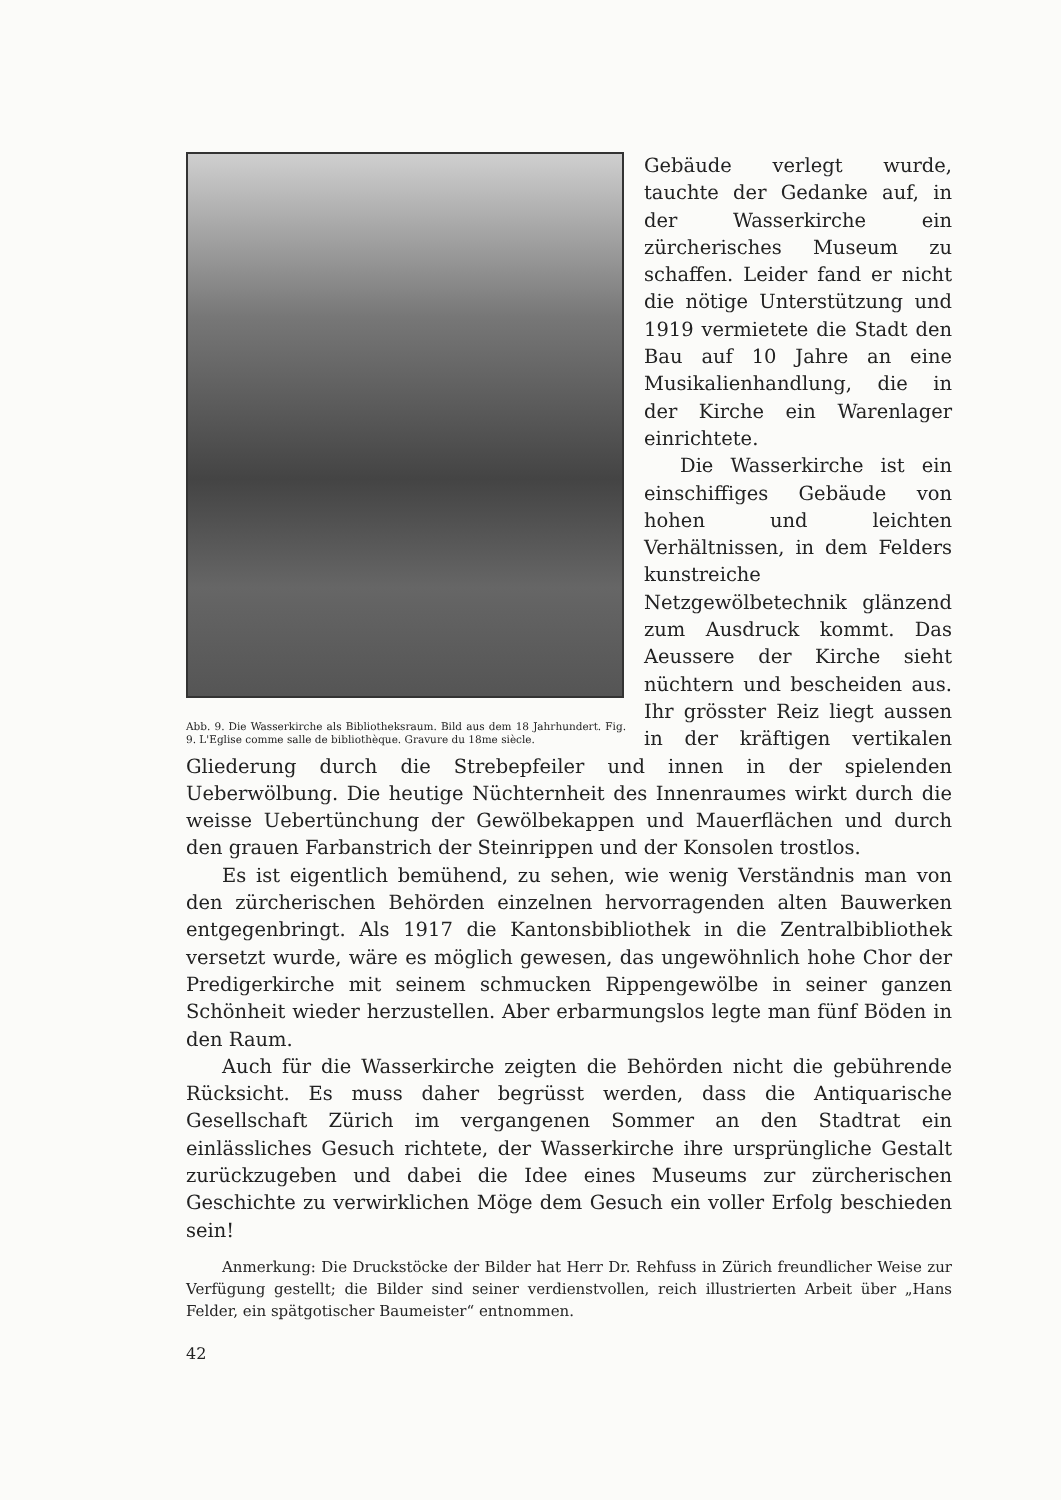Abb. 9. Die Wasserkirche als Bibliotheksraum. Bild aus dem 18 Jahrhundert. Fig. 9. L'Eglise comme salle de bibliothèque. Gravure du 18me siècle.
Gebäude verlegt wurde, tauchte der Gedanke auf, in der Wasserkirche ein zürcherisches Museum zu schaffen. Leider fand er nicht die nötige Unterstützung und 1919 vermietete die Stadt den Bau auf 10 Jahre an eine Musikalienhandlung, die in der Kirche ein Warenlager einrichtete.
Die Wasserkirche ist ein einschiffiges Gebäude von hohen und leichten Verhältnissen, in dem Felders kunstreiche Netzgewölbetechnik glänzend zum Ausdruck kommt. Das Aeussere der Kirche sieht nüchtern und bescheiden aus. Ihr grösster Reiz liegt aussen in der kräftigen vertikalen Gliederung durch die Strebepfeiler und innen in der spielenden Ueberwölbung. Die heutige Nüchternheit des Innenraumes wirkt durch die weisse Uebertünchung der Gewölbekappen und Mauerflächen und durch den grauen Farbanstrich der Steinrippen und der Konsolen trostlos.
Es ist eigentlich bemühend, zu sehen, wie wenig Verständnis man von den zürcherischen Behörden einzelnen hervorragenden alten Bauwerken entgegenbringt. Als 1917 die Kantonsbibliothek in die Zentralbibliothek versetzt wurde, wäre es möglich gewesen, das ungewöhnlich hohe Chor der Predigerkirche mit seinem schmucken Rippengewölbe in seiner ganzen Schönheit wieder herzustellen. Aber erbarmungslos legte man fünf Böden in den Raum.
Auch für die Wasserkirche zeigten die Behörden nicht die gebührende Rücksicht. Es muss daher begrüsst werden, dass die Antiquarische Gesellschaft Zürich im vergangenen Sommer an den Stadtrat ein einlässliches Gesuch richtete, der Wasserkirche ihre ursprüngliche Gestalt zurückzugeben und dabei die Idee eines Museums zur zürcherischen Geschichte zu verwirklichen Möge dem Gesuch ein voller Erfolg beschieden sein!
Anmerkung: Die Druckstöcke der Bilder hat Herr Dr. Rehfuss in Zürich freundlicher Weise zur Verfügung gestellt; die Bilder sind seiner verdienstvollen, reich illustrierten Arbeit über „Hans Felder, ein spätgotischer Baumeister“ entnommen.
42